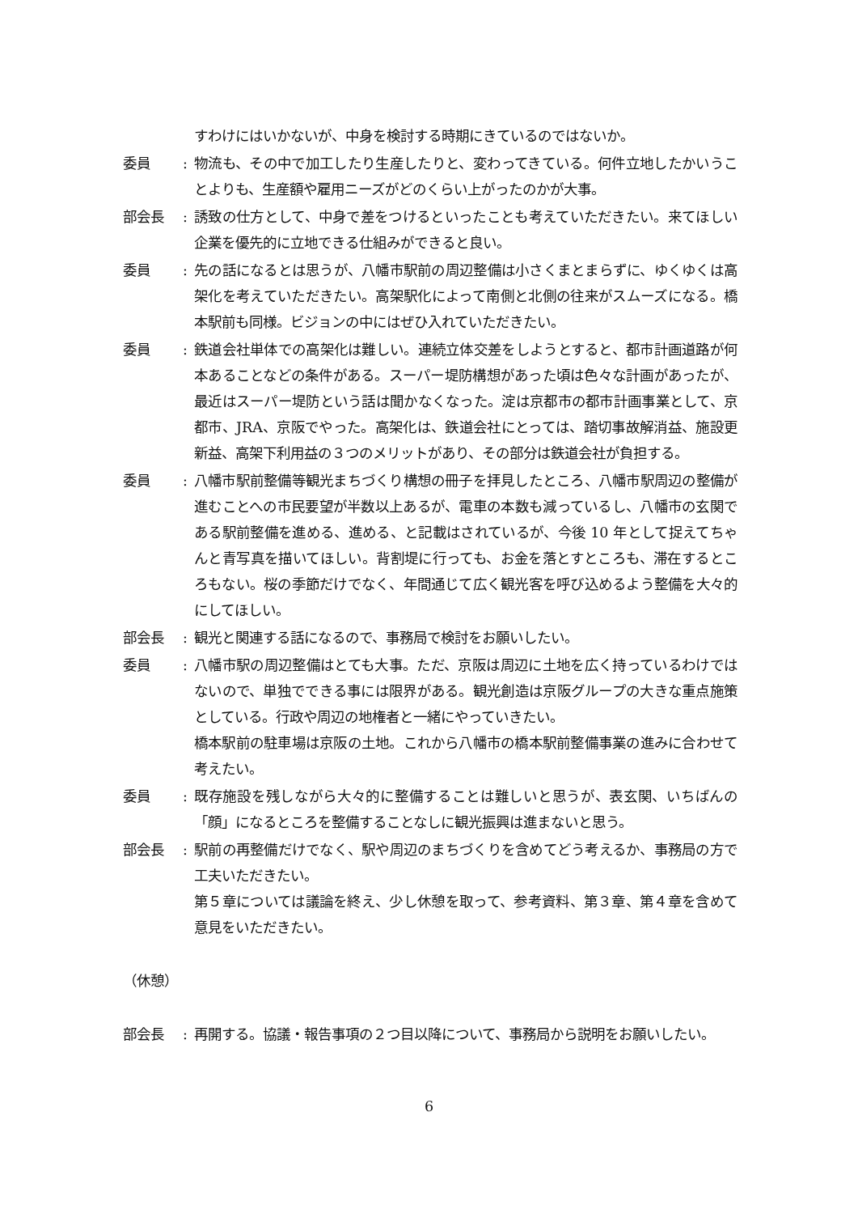すわけにはいかないが、中身を検討する時期にきているのではないか。
委員 : 物流も、その中で加工したり生産したりと、変わってきている。何件立地したかいうことよりも、生産額や雇用ニーズがどのくらい上がったのかが大事。
部会長 : 誘致の仕方として、中身で差をつけるといったことも考えていただきたい。来てほしい企業を優先的に立地できる仕組みができると良い。
委員 : 先の話になるとは思うが、八幡市駅前の周辺整備は小さくまとまらずに、ゆくゆくは高架化を考えていただきたい。高架駅化によって南側と北側の往来がスムーズになる。橋本駅前も同様。ビジョンの中にはぜひ入れていただきたい。
委員 : 鉄道会社単体での高架化は難しい。連続立体交差をしようとすると、都市計画道路が何本あることなどの条件がある。スーパー堤防構想があった頃は色々な計画があったが、最近はスーパー堤防という話は聞かなくなった。淀は京都市の都市計画事業として、京都市、JRA、京阪でやった。高架化は、鉄道会社にとっては、踏切事故解消益、施設更新益、高架下利用益の３つのメリットがあり、その部分は鉄道会社が負担する。
委員 : 八幡市駅前整備等観光まちづくり構想の冊子を拝見したところ、八幡市駅周辺の整備が進むことへの市民要望が半数以上あるが、電車の本数も減っているし、八幡市の玄関である駅前整備を進める、進める、と記載はされているが、今後 10 年として捉えてちゃんと青写真を描いてほしい。背割堤に行っても、お金を落とすところも、滞在するところもない。桜の季節だけでなく、年間通じて広く観光客を呼び込めるよう整備を大々的にしてほしい。
部会長 : 観光と関連する話になるので、事務局で検討をお願いしたい。
委員 : 八幡市駅の周辺整備はとても大事。ただ、京阪は周辺に土地を広く持っているわけではないので、単独でできる事には限界がある。観光創造は京阪グループの大きな重点施策としている。行政や周辺の地権者と一緒にやっていきたい。
橋本駅前の駐車場は京阪の土地。これから八幡市の橋本駅前整備事業の進みに合わせて考えたい。
委員 : 既存施設を残しながら大々的に整備することは難しいと思うが、表玄関、いちばんの「顔」になるところを整備することなしに観光振興は進まないと思う。
部会長 : 駅前の再整備だけでなく、駅や周辺のまちづくりを含めてどう考えるか、事務局の方で工夫いただきたい。
第５章については議論を終え、少し休憩を取って、参考資料、第３章、第４章を含めて意見をいただきたい。
（休憩）
部会長 : 再開する。協議・報告事項の２つ目以降について、事務局から説明をお願いしたい。
6